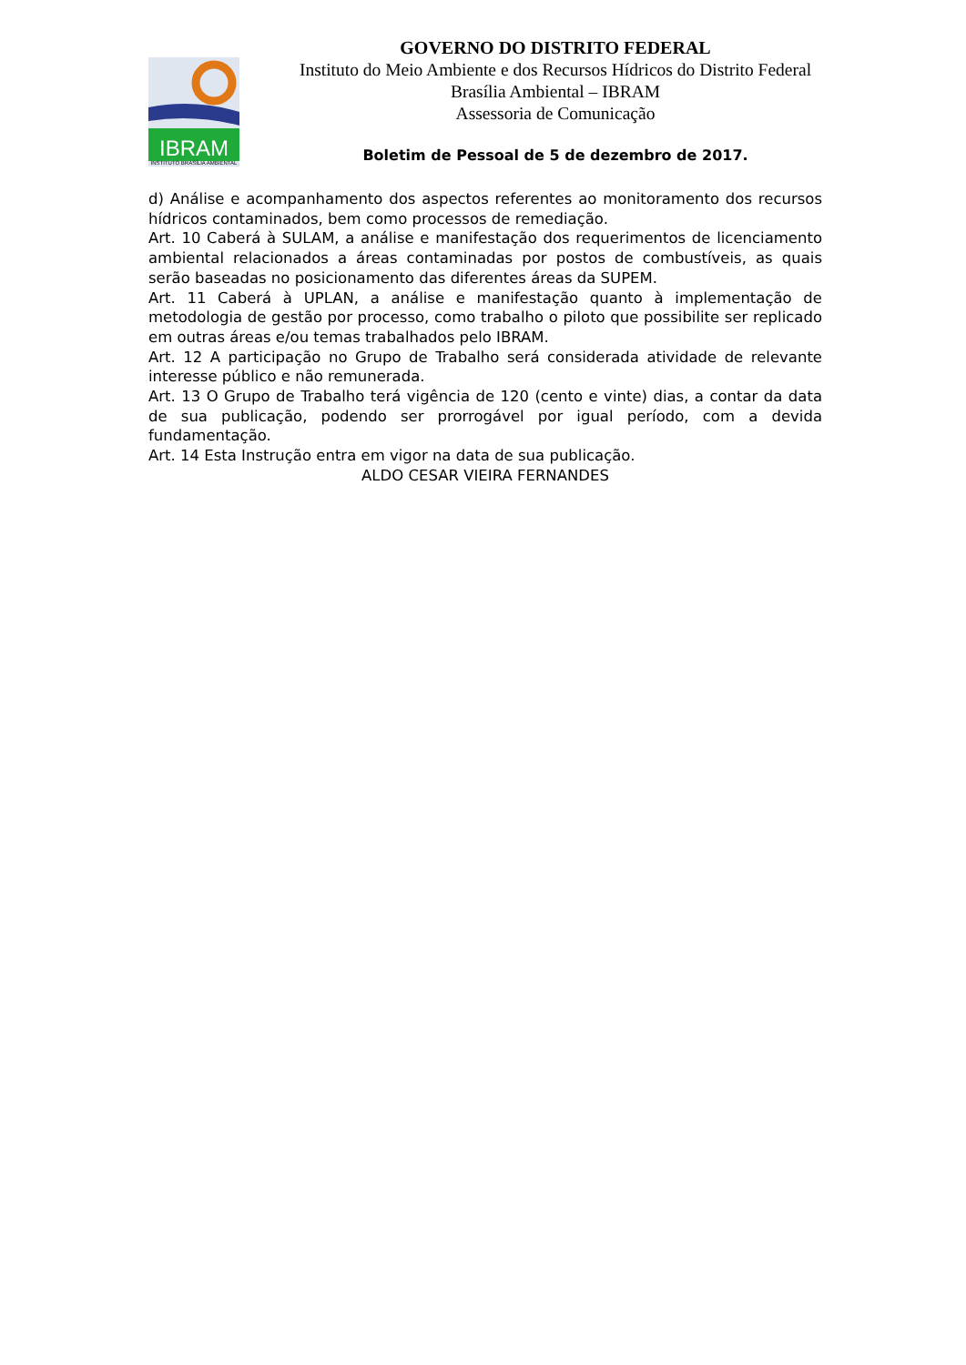IBRAM
INSTITUTO BRASÍLIA AMBIENTAL
GOVERNO DO DISTRITO FEDERAL
Instituto do Meio Ambiente e dos Recursos Hídricos do Distrito Federal Brasília Ambiental – IBRAM
Assessoria de Comunicação
Boletim de Pessoal de 5 de dezembro de 2017.
d) Análise e acompanhamento dos aspectos referentes ao monitoramento dos recursos hídricos contaminados, bem como processos de remediação.
Art. 10 Caberá à SULAM, a análise e manifestação dos requerimentos de licenciamento ambiental relacionados a áreas contaminadas por postos de combustíveis, as quais serão baseadas no posicionamento das diferentes áreas da SUPEM.
Art. 11 Caberá à UPLAN, a análise e manifestação quanto à implementação de metodologia de gestão por processo, como trabalho o piloto que possibilite ser replicado em outras áreas e/ou temas trabalhados pelo IBRAM.
Art. 12 A participação no Grupo de Trabalho será considerada atividade de relevante interesse público e não remunerada.
Art. 13 O Grupo de Trabalho terá vigência de 120 (cento e vinte) dias, a contar da data de sua publicação, podendo ser prorrogável por igual período, com a devida fundamentação.
Art. 14 Esta Instrução entra em vigor na data de sua publicação.
ALDO CESAR VIEIRA FERNANDES